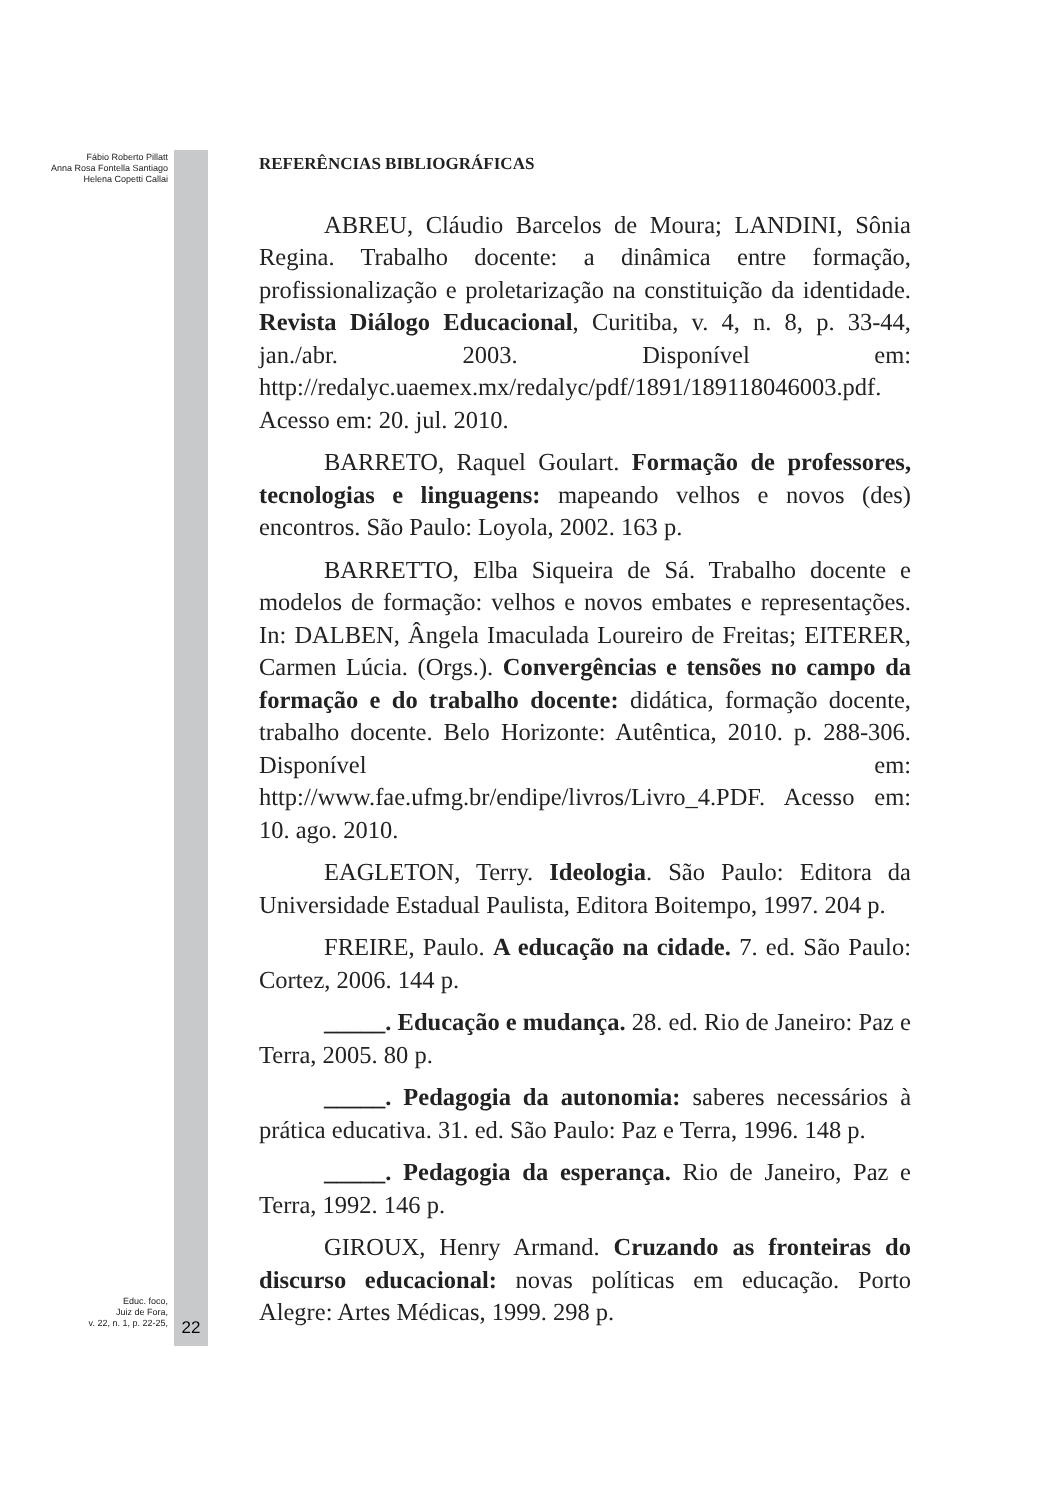Fábio Roberto Pillatt
Anna Rosa Fontella Santiago
Helena Copetti Callai
Educ. foco,
Juiz de Fora,
v. 22, n. 1, p. 22-25,
22
REFERÊNCIAS BIBLIOGRÁFICAS
ABREU, Cláudio Barcelos de Moura; LANDINI, Sônia Regina. Trabalho docente: a dinâmica entre formação, profissionalização e proletarização na constituição da identidade. Revista Diálogo Educacional, Curitiba, v. 4, n. 8, p. 33-44, jan./abr. 2003. Disponível em: http://redalyc.uaemex.mx/redalyc/pdf/1891/189118046003.pdf. Acesso em: 20. jul. 2010.
BARRETO, Raquel Goulart. Formação de professores, tecnologias e linguagens: mapeando velhos e novos (des) encontros. São Paulo: Loyola, 2002. 163 p.
BARRETTO, Elba Siqueira de Sá. Trabalho docente e modelos de formação: velhos e novos embates e representações. In: DALBEN, Ângela Imaculada Loureiro de Freitas; EITERER, Carmen Lúcia. (Orgs.). Convergências e tensões no campo da formação e do trabalho docente: didática, formação docente, trabalho docente. Belo Horizonte: Autêntica, 2010. p. 288-306. Disponível em: http://www.fae.ufmg.br/endipe/livros/Livro_4.PDF. Acesso em: 10. ago. 2010.
EAGLETON, Terry. Ideologia. São Paulo: Editora da Universidade Estadual Paulista, Editora Boitempo, 1997. 204 p.
FREIRE, Paulo. A educação na cidade. 7. ed. São Paulo: Cortez, 2006. 144 p.
_____. Educação e mudança. 28. ed. Rio de Janeiro: Paz e Terra, 2005. 80 p.
_____. Pedagogia da autonomia: saberes necessários à prática educativa. 31. ed. São Paulo: Paz e Terra, 1996. 148 p.
_____. Pedagogia da esperança. Rio de Janeiro, Paz e Terra, 1992. 146 p.
GIROUX, Henry Armand. Cruzando as fronteiras do discurso educacional: novas políticas em educação. Porto Alegre: Artes Médicas, 1999. 298 p.